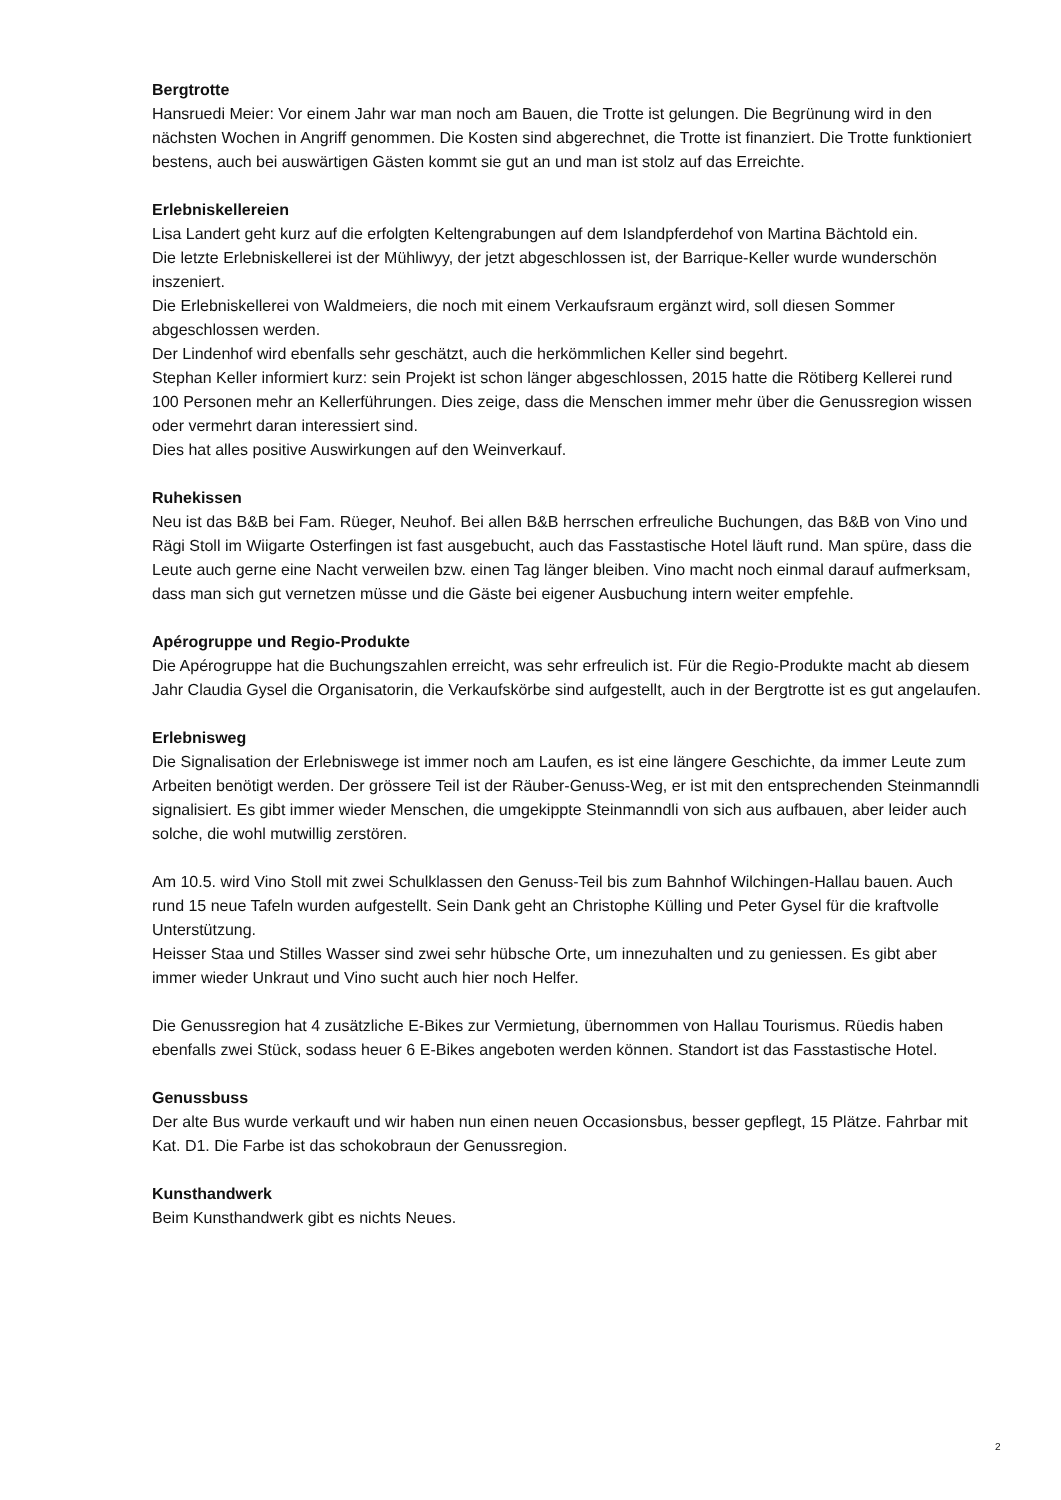Bergtrotte
Hansruedi Meier: Vor einem Jahr war man noch am Bauen, die Trotte ist gelungen. Die Begrünung wird in den nächsten Wochen in Angriff genommen. Die Kosten sind abgerechnet, die Trotte ist finanziert. Die Trotte funktioniert bestens, auch bei auswärtigen Gästen kommt sie gut an und man ist stolz auf das Erreichte.
Erlebniskellereien
Lisa Landert geht kurz auf die erfolgten Keltengrabungen auf dem Islandpferdehof von Martina Bächtold ein.
Die letzte Erlebniskellerei ist der Mühliwyy, der jetzt abgeschlossen ist, der Barrique-Keller wurde wunderschön inszeniert.
Die Erlebniskellerei von Waldmeiers, die noch mit einem Verkaufsraum ergänzt wird, soll diesen Sommer abgeschlossen werden.
Der Lindenhof wird ebenfalls sehr geschätzt, auch die herkömmlichen Keller sind begehrt.
Stephan Keller informiert kurz: sein Projekt ist schon länger abgeschlossen, 2015 hatte die Rötiberg Kellerei rund 100 Personen mehr an Kellerführungen. Dies zeige, dass die Menschen immer mehr über die Genussregion wissen oder vermehrt daran interessiert sind.
Dies hat alles positive Auswirkungen auf den Weinverkauf.
Ruhekissen
Neu ist das B&B bei Fam. Rüeger, Neuhof. Bei allen B&B herrschen erfreuliche Buchungen, das B&B von Vino und Rägi Stoll im Wiigarte Osterfingen ist fast ausgebucht, auch das Fasstastische Hotel läuft rund. Man spüre, dass die Leute auch gerne eine Nacht verweilen bzw. einen Tag länger bleiben. Vino macht noch einmal darauf aufmerksam, dass man sich gut vernetzen müsse und die Gäste bei eigener Ausbuchung intern weiter empfehle.
Apérogruppe und Regio-Produkte
Die Apérogruppe hat die Buchungszahlen erreicht, was sehr erfreulich ist. Für die Regio-Produkte macht ab diesem Jahr Claudia Gysel die Organisatorin, die Verkaufskörbe sind aufgestellt, auch in der Bergtrotte ist es gut angelaufen.
Erlebnisweg
Die Signalisation der Erlebniswege ist immer noch am Laufen, es ist eine längere Geschichte, da immer Leute zum Arbeiten benötigt werden. Der grössere Teil ist der Räuber-Genuss-Weg, er ist mit den entsprechenden Steinmanndli signalisiert. Es gibt immer wieder Menschen, die umgekippte Steinmanndli von sich aus aufbauen, aber leider auch solche, die wohl mutwillig zerstören.
Am 10.5. wird Vino Stoll mit zwei Schulklassen den Genuss-Teil bis zum Bahnhof Wilchingen-Hallau bauen. Auch rund 15 neue Tafeln wurden aufgestellt. Sein Dank geht an Christophe Külling und Peter Gysel für die kraftvolle Unterstützung.
Heisser Staa und Stilles Wasser sind zwei sehr hübsche Orte, um innezuhalten und zu geniessen. Es gibt aber immer wieder Unkraut und Vino sucht auch hier noch Helfer.
Die Genussregion hat 4 zusätzliche E-Bikes zur Vermietung, übernommen von Hallau Tourismus. Rüedis haben ebenfalls zwei Stück, sodass heuer 6 E-Bikes angeboten werden können. Standort ist das Fasstastische Hotel.
Genussbuss
Der alte Bus wurde verkauft und wir haben nun einen neuen Occasionsbus, besser gepflegt, 15 Plätze. Fahrbar mit Kat. D1. Die Farbe ist das schokobraun der Genussregion.
Kunsthandwerk
Beim Kunsthandwerk gibt es nichts Neues.
2